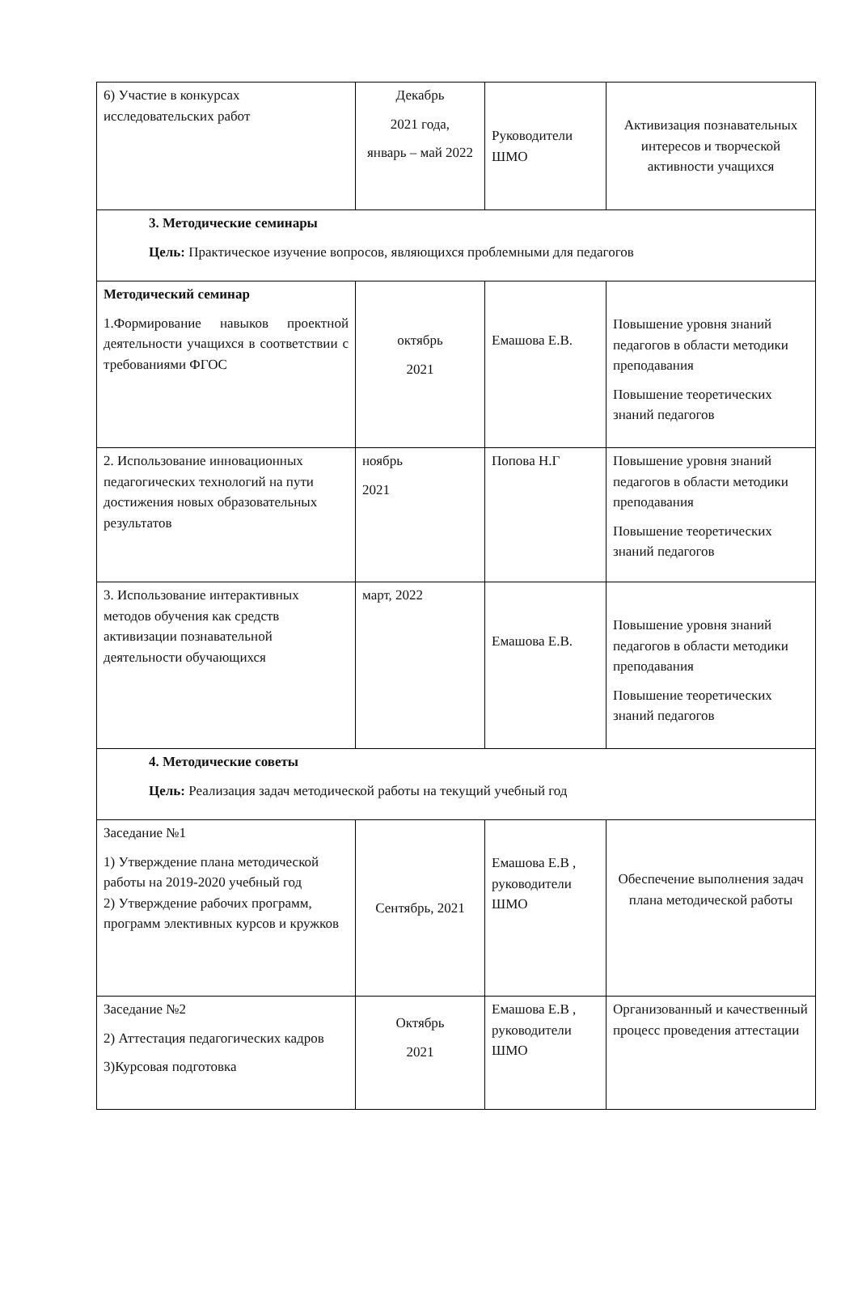| 6) Участие в конкурсах исследовательских работ | Декабрь 2021 года, январь – май 2022 | Руководители ШМО | Активизация познавательных интересов и творческой активности учащихся |
| 3. Методические семинары Цель: Практическое изучение вопросов, являющихся проблемными для педагогов | | | |
| Методический семинар 1.Формирование навыков проектной деятельности учащихся в соответствии с требованиями ФГОС | октябрь 2021 | Емашова Е.В. | Повышение уровня знаний педагогов в области методики преподавания Повышение теоретических знаний педагогов |
| 2. Использование инновационных педагогических технологий на пути достижения новых образовательных результатов | ноябрь 2021 | Попова Н.Г | Повышение уровня знаний педагогов в области методики преподавания Повышение теоретических знаний педагогов |
| 3. Использование интерактивных методов обучения как средств активизации познавательной деятельности обучающихся | март, 2022 | Емашова Е.В. | Повышение уровня знаний педагогов в области методики преподавания Повышение теоретических знаний педагогов |
| 4. Методические советы Цель: Реализация задач методической работы на текущий учебный год | | | |
| Заседание №1 1) Утверждение плана методической работы на 2019-2020 учебный год 2) Утверждение рабочих программ, программ элективных курсов и кружков | Сентябрь, 2021 | Емашова Е.В , руководители ШМО | Обеспечение выполнения задач плана методической работы |
| Заседание №2 2) Аттестация педагогических кадров 3)Курсовая подготовка | Октябрь 2021 | Емашова Е.В , руководители ШМО | Организованный и качественный процесс проведения аттестации |